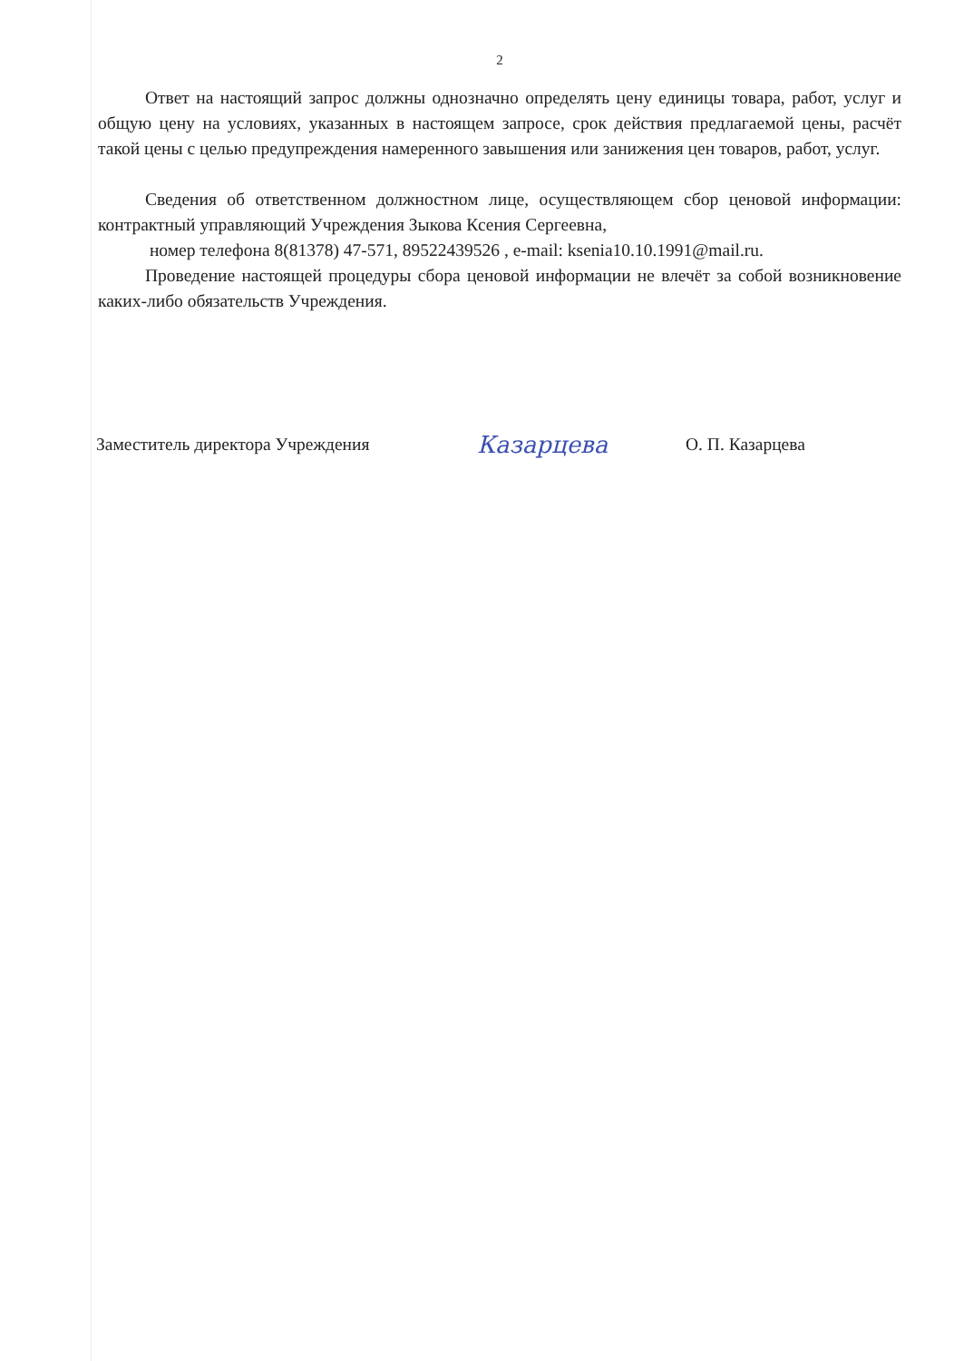2
Ответ на настоящий запрос должны однозначно определять цену единицы товара, работ, услуг и общую цену на условиях, указанных в настоящем запросе, срок действия предлагаемой цены, расчёт такой цены с целью предупреждения намеренного завышения или занижения цен товаров, работ, услуг.
Сведения об ответственном должностном лице, осуществляющем сбор ценовой информации: контрактный управляющий Учреждения Зыкова Ксения Сергеевна,
номер телефона 8(81378) 47-571, 89522439526 , e-mail: ksenia10.10.1991@mail.ru.
Проведение настоящей процедуры сбора ценовой информации не влечёт за собой возникновение каких-либо обязательств Учреждения.
Заместитель директора Учреждения
Казарцева
О. П. Казарцева